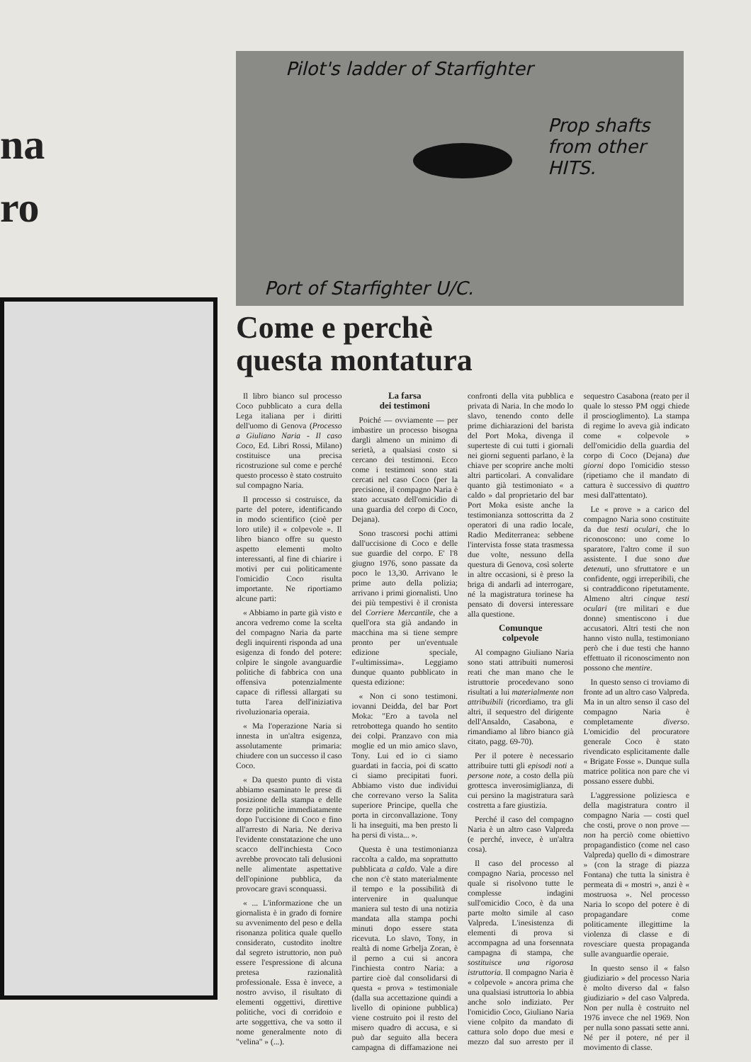na
ro
Pilot's ladder of Starfighter
Prop shafts
from other
HITS.
Port of Starfighter U/C.
Come e perchè
questa montatura
Il libro bianco sul processo Coco pubblicato a cura della Lega italiana per i diritti dell'uomo di Genova (Processo a Giuliano Naria - Il caso Coco, Ed. Libri Rossi, Milano) costituisce una precisa ricostruzione sul come e perché questo processo è stato costruito sul compagno Naria.
Il processo si costruisce, da parte del potere, identificando in modo scientifico (cioè per loro utile) il « colpevole ». Il libro bianco offre su questo aspetto elementi molto interessanti, al fine di chiarire i motivi per cui politicamente l'omicidio Coco risulta importante. Ne riportiamo alcune parti:
« Abbiamo in parte già visto e ancora vedremo come la scelta del compagno Naria da parte degli inquirenti risponda ad una esigenza di fondo del potere: colpire le singole avanguardie politiche di fabbrica con una offensiva potenzialmente capace di riflessi allargati su tutta l'area dell'iniziativa rivoluzionaria operaia.
« Ma l'operazione Naria si innesta in un'altra esigenza, assolutamente primaria: chiudere con un successo il caso Coco.
« Da questo punto di vista abbiamo esaminato le prese di posizione della stampa e delle forze politiche immediatamente dopo l'uccisione di Coco e fino all'arresto di Naria. Ne deriva l'evidente constatazione che uno scacco dell'inchiesta Coco avrebbe provocato tali delusioni nelle alimentate aspettative dell'opinione pubblica, da provocare gravi sconquassi.
« ... L'informazione che un giornalista è in grado di fornire su avvenimento del peso e della risonanza politica quale quello considerato, custodito inoltre dal segreto istruttorio, non può essere l'espressione di alcuna pretesa razionalità professionale. Essa è invece, a nostro avviso, il risultato di elementi oggettivi, direttive politiche, voci di corridoio e arte soggettiva, che va sotto il nome generalmente noto di "velina" » (...).
La farsa
dei testimoni
Poiché — ovviamente — per imbastire un processo bisogna dargli almeno un minimo di serietà, a qualsiasi costo si cercano dei testimoni. Ecco come i testimoni sono stati cercati nel caso Coco (per la precisione, il compagno Naria è stato accusato dell'omicidio di una guardia del corpo di Coco, Dejana).
Sono trascorsi pochi attimi dall'uccisione di Coco e delle sue guardie del corpo. E' l'8 giugno 1976, sono passate da poco le 13,30. Arrivano le prime auto della polizia; arrivano i primi giornalisti. Uno dei più tempestivi è il cronista del Corriere Mercantile, che a quell'ora sta già andando in macchina ma si tiene sempre pronto per un'eventuale edizione speciale, l'«ultimissima». Leggiamo dunque quanto pubblicato in questa edizione:
« Non ci sono testimoni. iovanni Deidda, del bar Port Moka: "Ero a tavola nel retrobottega quando ho sentito dei colpi. Pranzavo con mia moglie ed un mio amico slavo, Tony. Lui ed io ci siamo guardati in faccia, poi di scatto ci siamo precipitati fuori. Abbiamo visto due individui che correvano verso la Salita superiore Principe, quella che porta in circonvallazione. Tony li ha inseguiti, ma ben presto li ha persi di vista... ».
Questa è una testimonianza raccolta a caldo, ma soprattutto pubblicata a caldo. Vale a dire che non c'è stato materialmente il tempo e la possibilità di intervenire in qualunque maniera sul testo di una notizia mandata alla stampa pochi minuti dopo essere stata ricevuta. Lo slavo, Tony, in realtà di nome Grbelja Zoran, è il perno a cui si ancora l'inchiesta contro Naria: a partire cioè dal consolidarsi di questa « prova » testimoniale (dalla sua accettazione quindi a livello di opinione pubblica) viene costruito poi il resto del misero quadro di accusa, e si può dar seguito alla becera campagna di diffamazione nei confronti della vita pubblica e privata di Naria. In che modo lo slavo, tenendo conto delle prime dichiarazioni del barista del Port Moka, divenga il superteste di cui tutti i giornali nei giorni seguenti parlano, è la chiave per scoprire anche molti altri particolari. A convalidare quanto già testimoniato « a caldo » dal proprietario del bar Port Moka esiste anche la testimonianza sottoscritta da 2 operatori di una radio locale, Radio Mediterranea: sebbene l'intervista fosse stata trasmessa due volte, nessuno della questura di Genova, così solerte in altre occasioni, si è preso la briga di andarli ad interrogare, né la magistratura torinese ha pensato di doversi interessare alla questione.
Comunque
colpevole
Al compagno Giuliano Naria sono stati attribuiti numerosi reati che man mano che le istruttorie procedevano sono risultati a lui materialmente non attribuibili (ricordiamo, tra gli altri, il sequestro del dirigente dell'Ansaldo, Casabona, e rimandiamo al libro bianco già citato, pagg. 69-70).
Per il potere è necessario attribuire tutti gli episodi noti a persone note, a costo della più grottesca inverosimiglianza, di cui persino la magistratura sarà costretta a fare giustizia.
Perché il caso del compagno Naria è un altro caso Valpreda (e perché, invece, è un'altra cosa).
Il caso del processo al compagno Naria, processo nel quale si risolvono tutte le complesse indagini sull'omicidio Coco, è da una parte molto simile al caso Valpreda. L'inesistenza di elementi di prova si accompagna ad una forsennata campagna di stampa, che sostituisce una rigorosa istruttoria. Il compagno Naria è « colpevole » ancora prima che una qualsiasi istruttoria lo abbia anche solo indiziato. Per l'omicidio Coco, Giuliano Naria viene colpito da mandato di cattura solo dopo due mesi e mezzo dal suo arresto per il sequestro Casabona (reato per il quale lo stesso PM oggi chiede il proscioglimento). La stampa di regime lo aveva già indicato come « colpevole » dell'omicidio della guardia del corpo di Coco (Dejana) due giorni dopo l'omicidio stesso (ripetiamo che il mandato di cattura è successivo di quattro mesi dall'attentato).
Le « prove » a carico del compagno Naria sono costituite da due testi oculari, che lo riconoscono: uno come lo sparatore, l'altro come il suo assistente. I due sono due detenuti, uno sfruttatore e un confidente, oggi irreperibili, che si contraddicono ripetutamente. Almeno altri cinque testi oculari (tre militari e due donne) smentiscono i due accusatori. Altri testi che non hanno visto nulla, testimoniano però che i due testi che hanno effettuato il riconoscimento non possono che mentire.
In questo senso ci troviamo di fronte ad un altro caso Valpreda. Ma in un altro senso il caso del compagno Naria è completamente diverso. L'omicidio del procuratore generale Coco è stato rivendicato esplicitamente dalle « Brigate Fosse ». Dunque sulla matrice politica non pare che vi possano essere dubbi.
L'aggressione poliziesca e della magistratura contro il compagno Naria — costi quel che costi, prove o non prove — non ha perciò come obiettivo propagandistico (come nel caso Valpreda) quello di « dimostrare » (con la strage di piazza Fontana) che tutta la sinistra è permeata di « mostri », anzi è « mostruosa ». Nel processo Naria lo scopo del potere è di propagandare come politicamente illegittime la violenza di classe e di rovesciare questa propaganda sulle avanguardie operaie.
In questo senso il « falso giudiziario » del processo Naria è molto diverso dal « falso giudiziario » del caso Valpreda. Non per nulla è costruito nel 1976 invece che nel 1969. Non per nulla sono passati sette anni. Né per il potere, né per il movimento di classe.